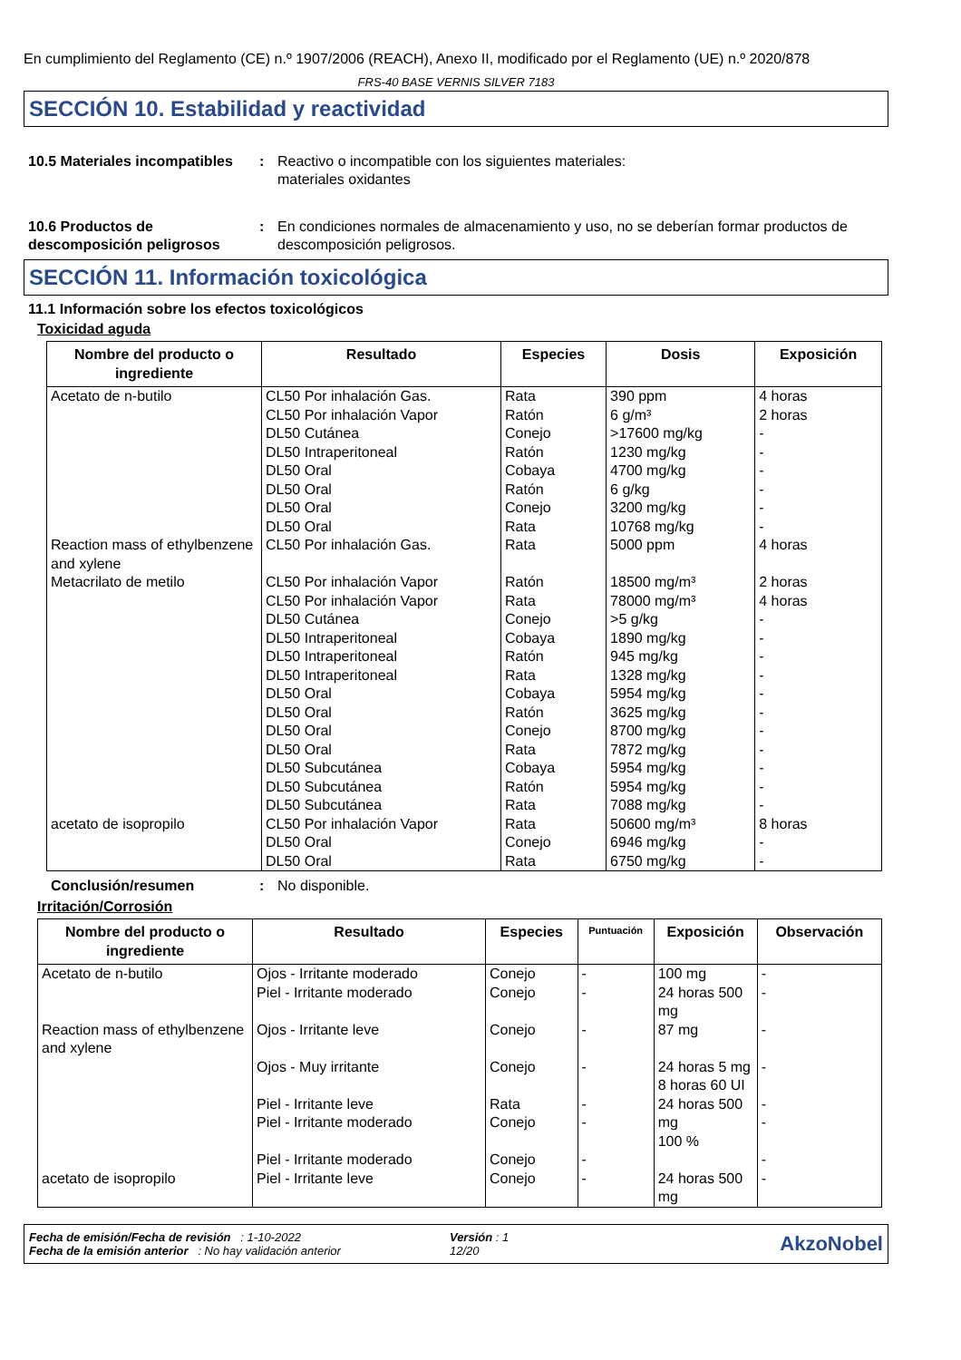En cumplimiento del Reglamento (CE) n.º 1907/2006 (REACH), Anexo II, modificado por el Reglamento (UE) n.º 2020/878
FRS-40 BASE VERNIS SILVER 7183
SECCIÓN 10. Estabilidad y reactividad
10.5 Materiales incompatibles
: Reactivo o incompatible con los siguientes materiales:
materiales oxidantes
10.6 Productos de descomposición peligrosos
: En condiciones normales de almacenamiento y uso, no se deberían formar productos de descomposición peligrosos.
SECCIÓN 11. Información toxicológica
11.1 Información sobre los efectos toxicológicos
Toxicidad aguda
| Nombre del producto o ingrediente | Resultado | Especies | Dosis | Exposición |
| --- | --- | --- | --- | --- |
| Acetato de n-butilo | CL50 Por inhalación Gas. CL50 Por inhalación Vapor DL50 Cutánea DL50 Intraperitoneal DL50 Oral DL50 Oral DL50 Oral DL50 Oral | Rata Ratón Conejo Ratón Cobaya Ratón Conejo Rata | 390 ppm 6 g/m³ >17600 mg/kg 1230 mg/kg 4700 mg/kg 6 g/kg 3200 mg/kg 10768 mg/kg | 4 horas 2 horas - - - - - - |
| Reaction mass of ethylbenzene and xylene | CL50 Por inhalación Gas. | Rata | 5000 ppm | 4 horas |
| Metacrilato de metilo | CL50 Por inhalación Vapor CL50 Por inhalación Vapor DL50 Cutánea DL50 Intraperitoneal DL50 Intraperitoneal DL50 Intraperitoneal DL50 Oral DL50 Oral DL50 Oral DL50 Oral DL50 Subcutánea DL50 Subcutánea DL50 Subcutánea | Ratón Rata Conejo Cobaya Ratón Rata Cobaya Ratón Conejo Rata Cobaya Ratón Rata | 18500 mg/m³ 78000 mg/m³ >5 g/kg 1890 mg/kg 945 mg/kg 1328 mg/kg 5954 mg/kg 3625 mg/kg 8700 mg/kg 7872 mg/kg 5954 mg/kg 5954 mg/kg 7088 mg/kg | 2 horas 4 horas - - - - - - - - - - - |
| acetato de isopropilo | CL50 Por inhalación Vapor DL50 Oral DL50 Oral | Rata Conejo Rata | 50600 mg/m³ 6946 mg/kg 6750 mg/kg | 8 horas - - |
Conclusión/resumen : No disponible.
Irritación/Corrosión
| Nombre del producto o ingrediente | Resultado | Especies | Puntuación | Exposición | Observación |
| --- | --- | --- | --- | --- | --- |
| Acetato de n-butilo | Ojos - Irritante moderado Piel - Irritante moderado | Conejo Conejo | - - | 100 mg 24 horas 500 mg | - - |
| Reaction mass of ethylbenzene and xylene | Ojos - Irritante leve Ojos - Muy irritante Piel - Irritante leve Piel - Irritante moderado Piel - Irritante moderado | Conejo Conejo Rata Conejo Conejo | - - - - - | 87 mg 24 horas 5 mg 8 horas 60 UI 24 horas 500 mg 100 % | - - - - - |
| acetato de isopropilo | Piel - Irritante leve | Conejo | - | 24 horas 500 mg | - |
Fecha de emisión/Fecha de revisión : 1-10-2022
Fecha de la emisión anterior : No hay validación anterior
Versión : 1
12/20
AkzoNobel